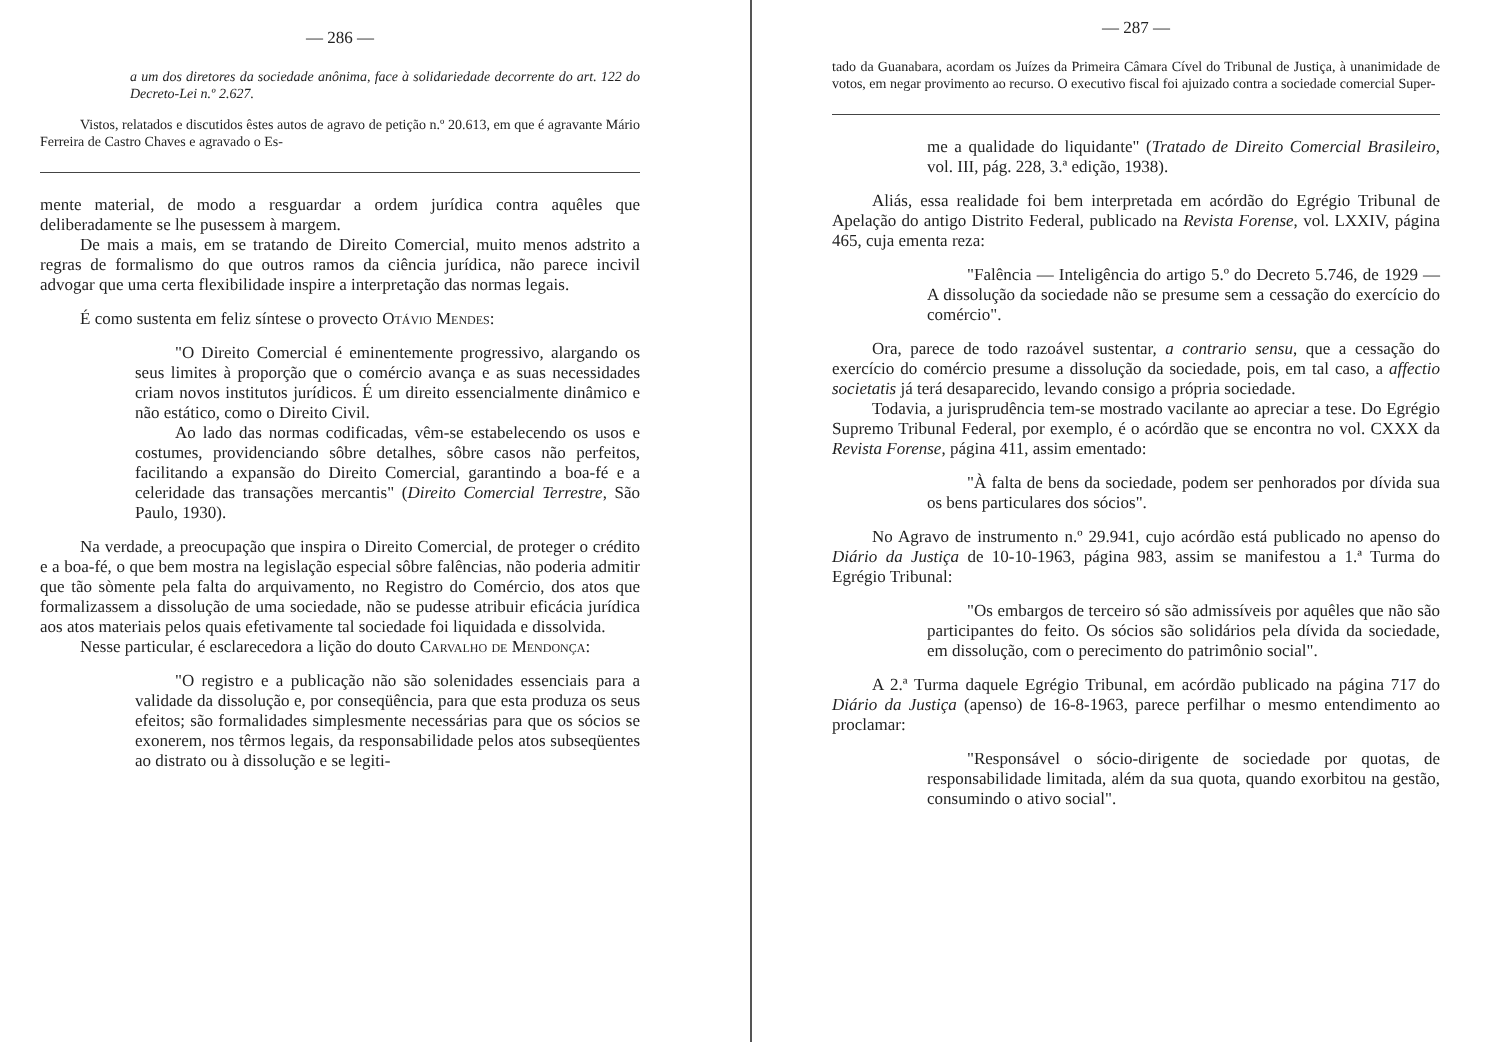— 286 —
a um dos diretores da sociedade anônima, face à solidariedade decorrente do art. 122 do Decreto-Lei n.º 2.627.
Vistos, relatados e discutidos êstes autos de agravo de petição n.º 20.613, em que é agravante Mário Ferreira de Castro Chaves e agravado o Es-
mente material, de modo a resguardar a ordem jurídica contra aquêles que deliberadamente se lhe pusessem à margem.
De mais a mais, em se tratando de Direito Comercial, muito menos adstrito a regras de formalismo do que outros ramos da ciência jurídica, não parece incivil advogar que uma certa flexibilidade inspire a interpretação das normas legais.
É como sustenta em feliz síntese o provecto Otávio Mendes:
"O Direito Comercial é eminentemente progressivo, alargando os seus limites à proporção que o comércio avança e as suas necessidades criam novos institutos jurídicos. É um direito essencialmente dinâmico e não estático, como o Direito Civil.
Ao lado das normas codificadas, vêm-se estabelecendo os usos e costumes, providenciando sôbre detalhes, sôbre casos não perfeitos, facilitando a expansão do Direito Comercial, garantindo a boa-fé e a celeridade das transações mercantis" (Direito Comercial Terrestre, São Paulo, 1930).
Na verdade, a preocupação que inspira o Direito Comercial, de proteger o crédito e a boa-fé, o que bem mostra na legislação especial sôbre falências, não poderia admitir que tão sòmente pela falta do arquivamento, no Registro do Comércio, dos atos que formalizassem a dissolução de uma sociedade, não se pudesse atribuir eficácia jurídica aos atos materiais pelos quais efetivamente tal sociedade foi liquidada e dissolvida.
Nesse particular, é esclarecedora a lição do douto Carvalho de Mendonça:
"O registro e a publicação não são solenidades essenciais para a validade da dissolução e, por conseqüência, para que esta produza os seus efeitos; são formalidades simplesmente necessárias para que os sócios se exonerem, nos têrmos legais, da responsabilidade pelos atos subseqüentes ao distrato ou à dissolução e se legiti-
— 287 —
tado da Guanabara, acordam os Juízes da Primeira Câmara Cível do Tribunal de Justiça, à unanimidade de votos, em negar provimento ao recurso. O executivo fiscal foi ajuizado contra a sociedade comercial Super-
me a qualidade do liquidante" (Tratado de Direito Comercial Brasileiro, vol. III, pág. 228, 3.ª edição, 1938).
Aliás, essa realidade foi bem interpretada em acórdão do Egrégio Tribunal de Apelação do antigo Distrito Federal, publicado na Revista Forense, vol. LXXIV, página 465, cuja ementa reza:
"Falência — Inteligência do artigo 5.º do Decreto 5.746, de 1929 — A dissolução da sociedade não se presume sem a cessação do exercício do comércio".
Ora, parece de todo razoável sustentar, a contrario sensu, que a cessação do exercício do comércio presume a dissolução da sociedade, pois, em tal caso, a affectio societatis já terá desaparecido, levando consigo a própria sociedade.
Todavia, a jurisprudência tem-se mostrado vacilante ao apreciar a tese. Do Egrégio Supremo Tribunal Federal, por exemplo, é o acórdão que se encontra no vol. CXXX da Revista Forense, página 411, assim ementado:
"À falta de bens da sociedade, podem ser penhorados por dívida sua os bens particulares dos sócios".
No Agravo de instrumento n.º 29.941, cujo acórdão está publicado no apenso do Diário da Justiça de 10-10-1963, página 983, assim se manifestou a 1.ª Turma do Egrégio Tribunal:
"Os embargos de terceiro só são admissíveis por aquêles que não são participantes do feito. Os sócios são solidários pela dívida da sociedade, em dissolução, com o perecimento do patrimônio social".
A 2.ª Turma daquele Egrégio Tribunal, em acórdão publicado na página 717 do Diário da Justiça (apenso) de 16-8-1963, parece perfilhar o mesmo entendimento ao proclamar:
"Responsável o sócio-dirigente de sociedade por quotas, de responsabilidade limitada, além da sua quota, quando exorbitou na gestão, consumindo o ativo social".